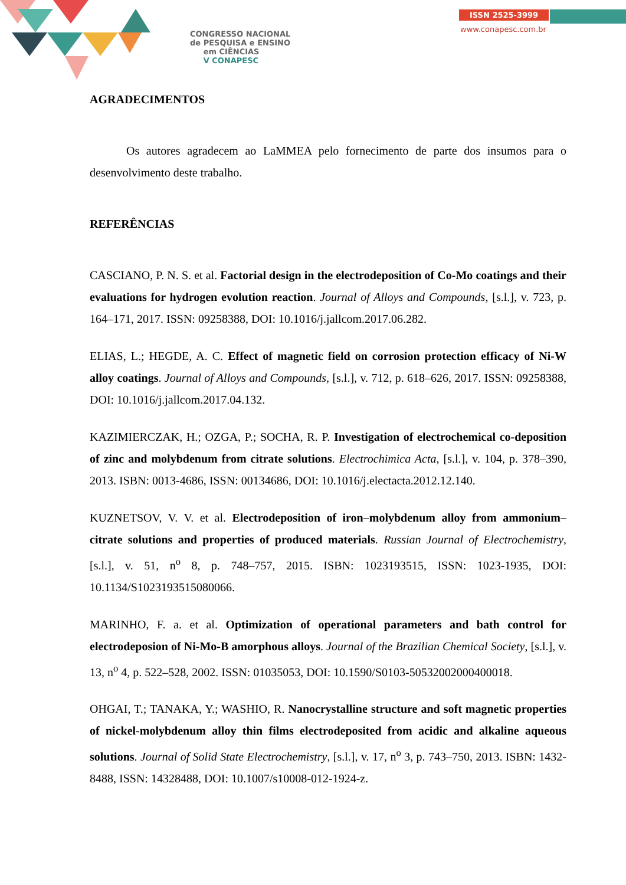CONGRESSO NACIONAL
de PESQUISA e ENSINO
em CIÊNCIAS
V CONAPESC
ISSN 2525-3999
www.conapesc.com.br
AGRADECIMENTOS
Os autores agradecem ao LaMMEA pelo fornecimento de parte dos insumos para o desenvolvimento deste trabalho.
REFERÊNCIAS
CASCIANO, P. N. S. et al. Factorial design in the electrodeposition of Co-Mo coatings and their evaluations for hydrogen evolution reaction. Journal of Alloys and Compounds, [s.l.], v. 723, p. 164–171, 2017. ISSN: 09258388, DOI: 10.1016/j.jallcom.2017.06.282.
ELIAS, L.; HEGDE, A. C. Effect of magnetic field on corrosion protection efficacy of Ni-W alloy coatings. Journal of Alloys and Compounds, [s.l.], v. 712, p. 618–626, 2017. ISSN: 09258388, DOI: 10.1016/j.jallcom.2017.04.132.
KAZIMIERCZAK, H.; OZGA, P.; SOCHA, R. P. Investigation of electrochemical co-deposition of zinc and molybdenum from citrate solutions. Electrochimica Acta, [s.l.], v. 104, p. 378–390, 2013. ISBN: 0013-4686, ISSN: 00134686, DOI: 10.1016/j.electacta.2012.12.140.
KUZNETSOV, V. V. et al. Electrodeposition of iron–molybdenum alloy from ammonium–citrate solutions and properties of produced materials. Russian Journal of Electrochemistry, [s.l.], v. 51, n<sup>o</sup> 8, p. 748–757, 2015. ISBN: 1023193515, ISSN: 1023-1935, DOI: 10.1134/S1023193515080066.
MARINHO, F. a. et al. Optimization of operational parameters and bath control for electrodeposion of Ni-Mo-B amorphous alloys. Journal of the Brazilian Chemical Society, [s.l.], v. 13, n<sup>o</sup> 4, p. 522–528, 2002. ISSN: 01035053, DOI: 10.1590/S0103-50532002000400018.
OHGAI, T.; TANAKA, Y.; WASHIO, R. Nanocrystalline structure and soft magnetic properties of nickel-molybdenum alloy thin films electrodeposited from acidic and alkaline aqueous solutions. Journal of Solid State Electrochemistry, [s.l.], v. 17, n<sup>o</sup> 3, p. 743–750, 2013. ISBN: 1432-8488, ISSN: 14328488, DOI: 10.1007/s10008-012-1924-z.